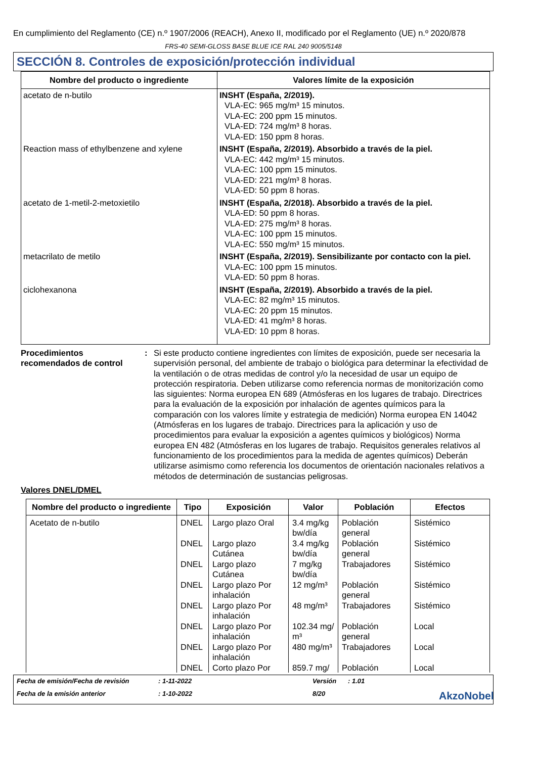En cumplimiento del Reglamento (CE) n.º 1907/2006 (REACH), Anexo II, modificado por el Reglamento (UE) n.º 2020/878
FRS-40 SEMI-GLOSS BASE BLUE ICE RAL 240 9005/5148
SECCIÓN 8. Controles de exposición/protección individual
| Nombre del producto o ingrediente | Valores límite de la exposición |
| --- | --- |
| acetato de n-butilo | INSHT (España, 2/2019). VLA-EC: 965 mg/m³ 15 minutos. VLA-EC: 200 ppm 15 minutos. VLA-ED: 724 mg/m³ 8 horas. VLA-ED: 150 ppm 8 horas. |
| Reaction mass of ethylbenzene and xylene | INSHT (España, 2/2019). Absorbido a través de la piel. VLA-EC: 442 mg/m³ 15 minutos. VLA-EC: 100 ppm 15 minutos. VLA-ED: 221 mg/m³ 8 horas. VLA-ED: 50 ppm 8 horas. |
| acetato de 1-metil-2-metoxietilo | INSHT (España, 2/2018). Absorbido a través de la piel. VLA-ED: 50 ppm 8 horas. VLA-ED: 275 mg/m³ 8 horas. VLA-EC: 100 ppm 15 minutos. VLA-EC: 550 mg/m³ 15 minutos. |
| metacrilato de metilo | INSHT (España, 2/2019). Sensibilizante por contacto con la piel. VLA-EC: 100 ppm 15 minutos. VLA-ED: 50 ppm 8 horas. |
| ciclohexanona | INSHT (España, 2/2019). Absorbido a través de la piel. VLA-EC: 82 mg/m³ 15 minutos. VLA-EC: 20 ppm 15 minutos. VLA-ED: 41 mg/m³ 8 horas. VLA-ED: 10 ppm 8 horas. |
Procedimientos recomendados de control
: Si este producto contiene ingredientes con límites de exposición, puede ser necesaria la supervisión personal, del ambiente de trabajo o biológica para determinar la efectividad de la ventilación o de otras medidas de control y/o la necesidad de usar un equipo de protección respiratoria. Deben utilizarse como referencia normas de monitorización como las siguientes: Norma europea EN 689 (Atmósferas en los lugares de trabajo. Directrices para la evaluación de la exposición por inhalación de agentes químicos para la comparación con los valores límite y estrategia de medición) Norma europea EN 14042 (Atmósferas en los lugares de trabajo. Directrices para la aplicación y uso de procedimientos para evaluar la exposición a agentes químicos y biológicos) Norma europea EN 482 (Atmósferas en los lugares de trabajo. Requisitos generales relativos al funcionamiento de los procedimientos para la medida de agentes químicos) Deberán utilizarse asimismo como referencia los documentos de orientación nacionales relativos a métodos de determinación de sustancias peligrosas.
Valores DNEL/DMEL
| Nombre del producto o ingrediente | Tipo | Exposición | Valor | Población | Efectos |
| --- | --- | --- | --- | --- | --- |
| Acetato de n-butilo | DNEL | Largo plazo Oral | 3.4 mg/kg bw/día | Población general | Sistémico |
| | DNEL | Largo plazo Cutánea | 3.4 mg/kg bw/día | Población general | Sistémico |
| | DNEL | Largo plazo Cutánea | 7 mg/kg bw/día | Trabajadores | Sistémico |
| | DNEL | Largo plazo Por inhalación | 12 mg/m³ | Población general | Sistémico |
| | DNEL | Largo plazo Por inhalación | 48 mg/m³ | Trabajadores | Sistémico |
| | DNEL | Largo plazo Por inhalación | 102.34 mg/ m³ | Población general | Local |
| | DNEL | Largo plazo Por inhalación | 480 mg/m³ | Trabajadores | Local |
| | DNEL | Corto plazo Por | 859.7 mg/ | Población | Local |
Fecha de emisión/Fecha de revisión
: 1-11-2022
Versión
: 1.01
Fecha de la emisión anterior
: 1-10-2022
8/20
AkzoNobel